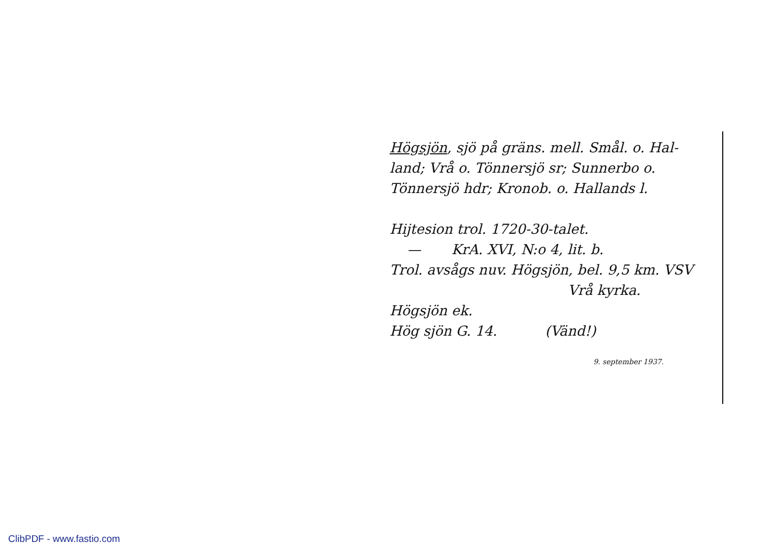Högsjön, sjö på gräns. mell. Smål. o. Hal-
land; Vrå o. Tönnersjö sr; Sunnerbo o.
Tönnersjö hdr; Kronob. o. Hallands l.
Hijtesion trol. 1720-30-talet.
— KrA. XVI, N:o 4, lit. b.
Trol. avsågs nuv. Högsjön, bel. 9,5 km. VSV
Vrå kyrka.
Högsjön ek.
Hög sjön G. 14. (Vänd!)
9. september 1937.
ClibPDF - www.fastio.com